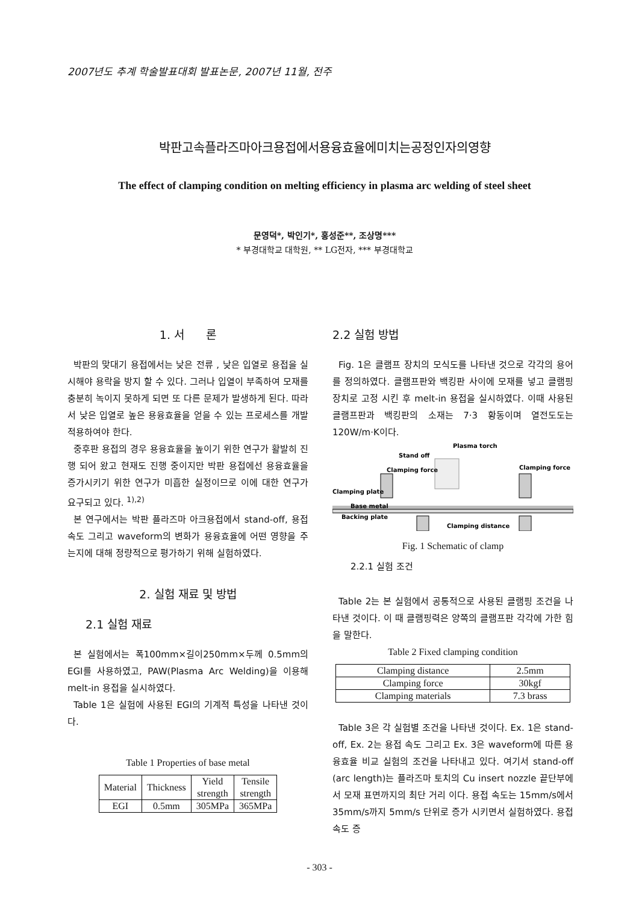2007년도 추계 학술발표대회 발표논문, 2007년 11월, 전주
박판고속플라즈마아크용접에서용융효율에미치는공정인자의영향
The effect of clamping condition on melting efficiency in plasma arc welding of steel sheet
문영덕*, 박인기*, 홍성준**, 조상명***
* 부경대학교 대학원, ** LG전자, *** 부경대학교
1. 서 론
박판의 맞대기 용접에서는 낮은 전류 , 낮은 입열로 용접을 실시해야 용락을 방지 할 수 있다. 그러나 입열이 부족하여 모재를 충분히 녹이지 못하게 되면 또 다른 문제가 발생하게 된다. 따라서 낮은 입열로 높은 용융효율을 얻을 수 있는 프로세스를 개발 적용하여야 한다.
중후판 용접의 경우 용융효율을 높이기 위한 연구가 활발히 진행 되어 왔고 현재도 진행 중이지만 박판 용접에선 용융효율을 증가시키기 위한 연구가 미흡한 실정이므로 이에 대한 연구가 요구되고 있다. <sup>1),2)</sup>
본 연구에서는 박판 플라즈마 아크용접에서 stand-off, 용접 속도 그리고 waveform의 변화가 용융효율에 어떤 영향을 주는지에 대해 정량적으로 평가하기 위해 실험하였다.
2. 실험 재료 및 방법
2.1 실험 재료
본 실험에서는 폭100mm×길이250mm×두께 0.5mm의 EGI를 사용하였고, PAW(Plasma Arc Welding)을 이용해 melt-in 용접을 실시하였다.
Table 1은 실험에 사용된 EGI의 기계적 특성을 나타낸 것이다.
Table 1 Properties of base metal
| Material | Thickness | Yield strength | Tensile strength |
| --- | --- | --- | --- |
| EGI | 0.5mm | 305MPa | 365MPa |
2.2 실험 방법
Fig. 1은 클램프 장치의 모식도를 나타낸 것으로 각각의 용어를 정의하였다. 클램프판와 백킹판 사이에 모재를 넣고 클램핑 장치로 고정 시킨 후 melt-in 용접을 실시하였다. 이때 사용된 클램프판과 백킹판의 소재는 7·3 황동이며 열전도도는 120W/m·K이다.
Plasma torch
Stand off
Clamping force
Clamping force
Clamping plate
Base metal
Backing plate
Clamping distance
Fig. 1 Schematic of clamp
2.2.1 실험 조건
Table 2는 본 실험에서 공통적으로 사용된 클램핑 조건을 나타낸 것이다. 이 때 클램핑력은 양쪽의 클램프판 각각에 가한 힘을 말한다.
Table 2 Fixed clamping condition
| Clamping distance | 2.5mm |
| Clamping force | 30kgf |
| Clamping materials | 7.3 brass |
Table 3은 각 실험별 조건을 나타낸 것이다. Ex. 1은 stand-off, Ex. 2는 용접 속도 그리고 Ex. 3은 waveform에 따른 용융효율 비교 실험의 조건을 나타내고 있다. 여기서 stand-off (arc length)는 플라즈마 토치의 Cu insert nozzle 끝단부에서 모재 표면까지의 최단 거리 이다. 용접 속도는 15mm/s에서 35mm/s까지 5mm/s 단위로 증가 시키면서 실험하였다. 용접 속도 증
- 303 -